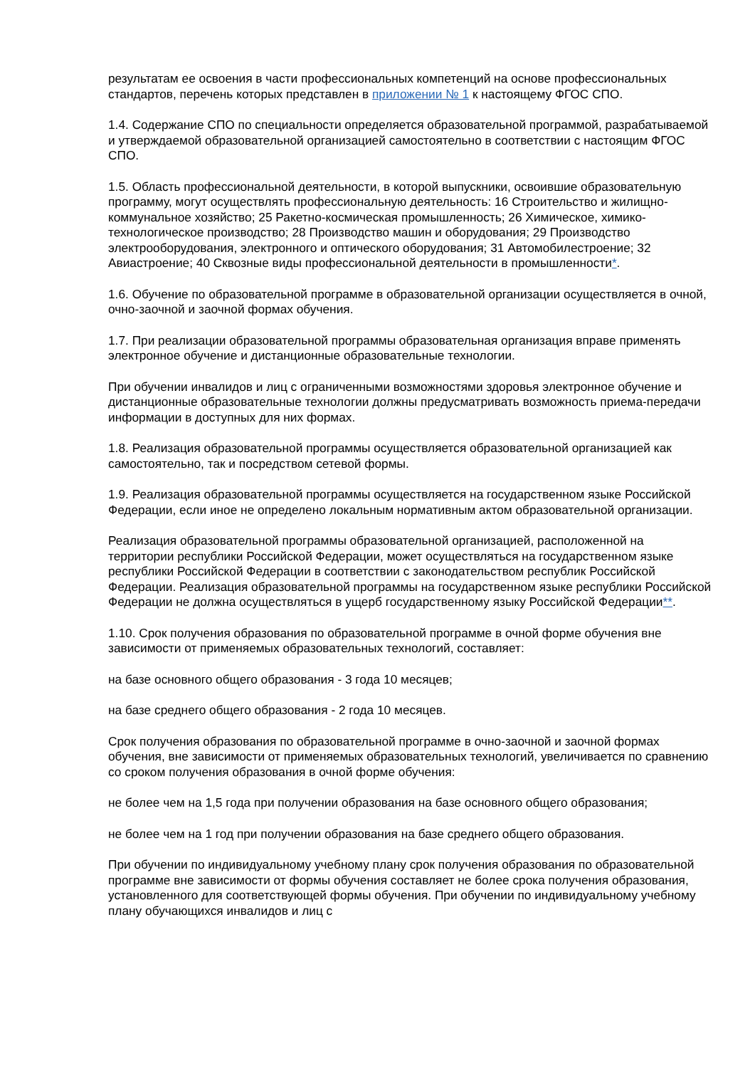результатам ее освоения в части профессиональных компетенций на основе профессиональных стандартов, перечень которых представлен в приложении № 1 к настоящему ФГОС СПО.
1.4. Содержание СПО по специальности определяется образовательной программой, разрабатываемой и утверждаемой образовательной организацией самостоятельно в соответствии с настоящим ФГОС СПО.
1.5. Область профессиональной деятельности, в которой выпускники, освоившие образовательную программу, могут осуществлять профессиональную деятельность: 16 Строительство и жилищно-коммунальное хозяйство; 25 Ракетно-космическая промышленность; 26 Химическое, химико-технологическое производство; 28 Производство машин и оборудования; 29 Производство электрооборудования, электронного и оптического оборудования; 31 Автомобилестроение; 32 Авиастроение; 40 Сквозные виды профессиональной деятельности в промышленности*.
1.6. Обучение по образовательной программе в образовательной организации осуществляется в очной, очно-заочной и заочной формах обучения.
1.7. При реализации образовательной программы образовательная организация вправе применять электронное обучение и дистанционные образовательные технологии.
При обучении инвалидов и лиц с ограниченными возможностями здоровья электронное обучение и дистанционные образовательные технологии должны предусматривать возможность приема-передачи информации в доступных для них формах.
1.8. Реализация образовательной программы осуществляется образовательной организацией как самостоятельно, так и посредством сетевой формы.
1.9. Реализация образовательной программы осуществляется на государственном языке Российской Федерации, если иное не определено локальным нормативным актом образовательной организации.
Реализация образовательной программы образовательной организацией, расположенной на территории республики Российской Федерации, может осуществляться на государственном языке республики Российской Федерации в соответствии с законодательством республик Российской Федерации. Реализация образовательной программы на государственном языке республики Российской Федерации не должна осуществляться в ущерб государственному языку Российской Федерации**.
1.10. Срок получения образования по образовательной программе в очной форме обучения вне зависимости от применяемых образовательных технологий, составляет:
на базе основного общего образования - 3 года 10 месяцев;
на базе среднего общего образования - 2 года 10 месяцев.
Срок получения образования по образовательной программе в очно-заочной и заочной формах обучения, вне зависимости от применяемых образовательных технологий, увеличивается по сравнению со сроком получения образования в очной форме обучения:
не более чем на 1,5 года при получении образования на базе основного общего образования;
не более чем на 1 год при получении образования на базе среднего общего образования.
При обучении по индивидуальному учебному плану срок получения образования по образовательной программе вне зависимости от формы обучения составляет не более срока получения образования, установленного для соответствующей формы обучения. При обучении по индивидуальному учебному плану обучающихся инвалидов и лиц с